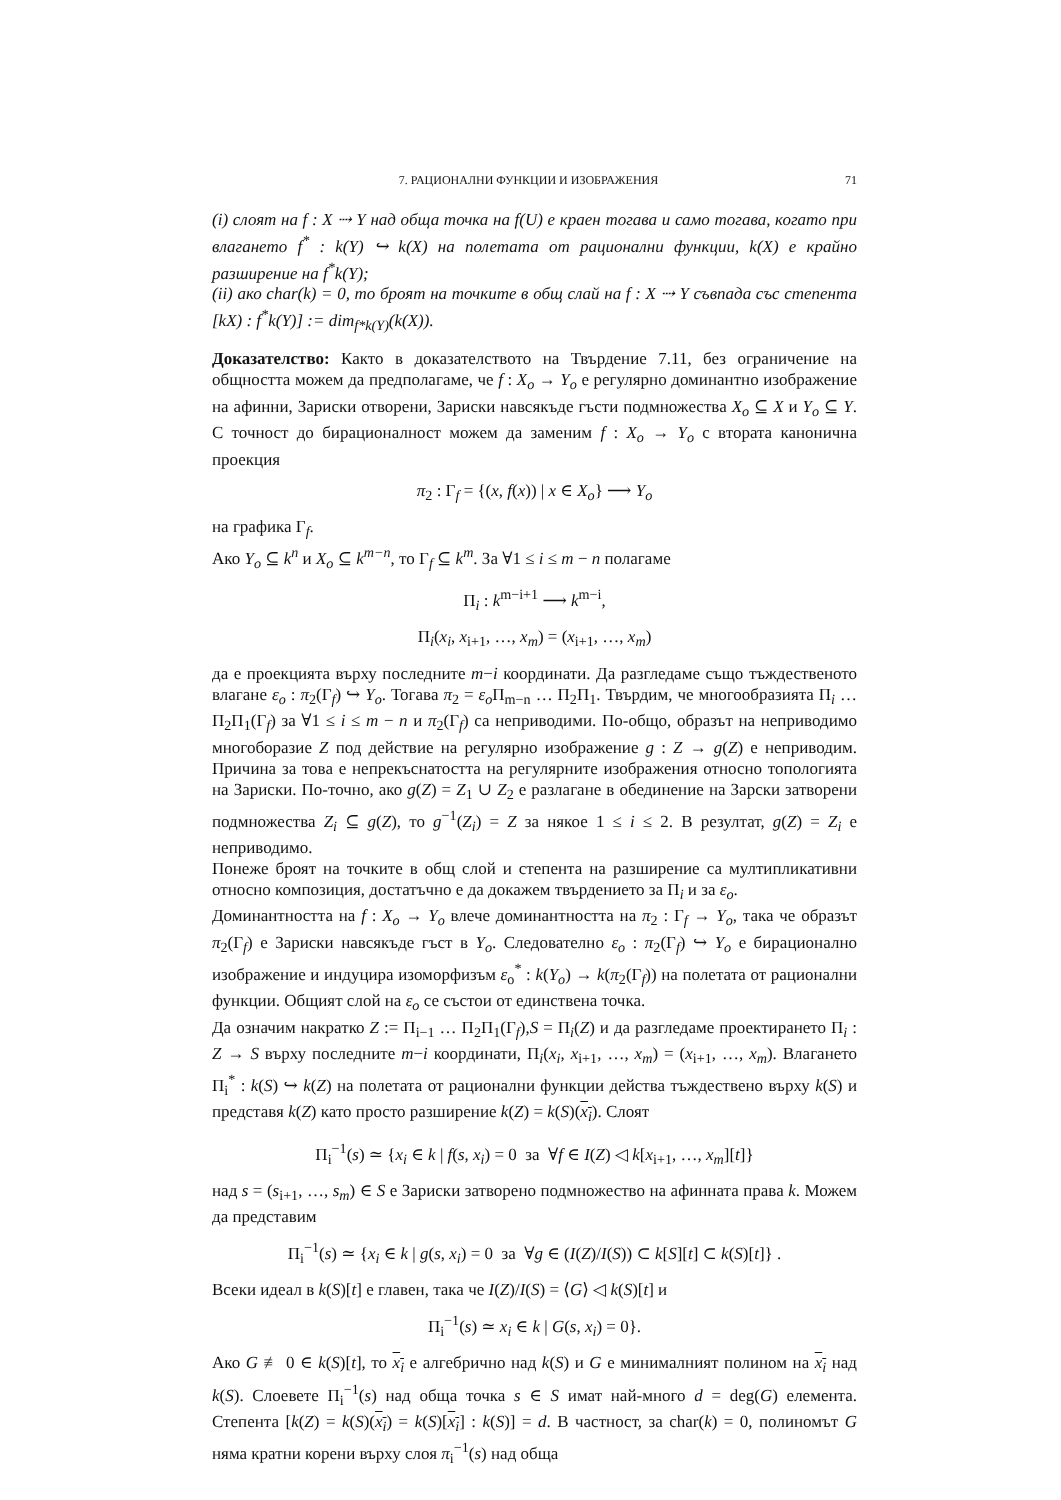7. РАЦИОНАЛНИ ФУНКЦИИ И ИЗОБРАЖЕНИЯ 71
(i) слоят на f : X ⇢ Y над обща точка на f(U) е краен тогава и само тогава, когато при влагането f<sup>*</sup> : k(Y) ↪ k(X) на полетата от рационални функции, k(X) е крайно разширение на f<sup>*</sup>k(Y);
(ii) ако char(k) = 0, то броят на точките в общ слай на f : X ⇢ Y съвпада със степента [kX) : f<sup>*</sup>k(Y)] := dim<sub>f*k(Y)</sub>(k(X)).
Доказателство: Както в доказателството на Твърдение 7.11, без ограничение на общността можем да предполагаме, че f : X<sub>o</sub> → Y<sub>o</sub> е регулярно доминантно изображение на афинни, Зариски отворени, Зариски навсякъде гъсти подмножества X<sub>o</sub> ⊆ X и Y<sub>o</sub> ⊆ Y. С точност до бирационалност можем да заменим f : X<sub>o</sub> → Y<sub>o</sub> с втората канонична проекция
π<sub>2</sub> : Γ<sub>f</sub> = {(x, f(x)) | x ∈ X<sub>o</sub>} ⟶ Y<sub>o</sub>
на графика Γ<sub>f</sub>.
Ако Y<sub>o</sub> ⊆ k<sup>n</sup> и X<sub>o</sub> ⊆ k<sup>m−n</sup>, то Γ<sub>f</sub> ⊆ k<sup>m</sup>. За ∀1 ≤ i ≤ m − n полагаме
Π<sub>i</sub> : k<sup>m−i+1</sup> ⟶ k<sup>m−i</sup>,
Π<sub>i</sub>(x<sub>i</sub>, x<sub>i+1</sub>, …, x<sub>m</sub>) = (x<sub>i+1</sub>, …, x<sub>m</sub>)
да е проекцията върху последните m−i координати. Да разгледаме също тъждественото влагане ε<sub>o</sub> : π<sub>2</sub>(Γ<sub>f</sub>) ↪ Y<sub>o</sub>. Тогава π<sub>2</sub> = ε<sub>o</sub> Π<sub>m−n</sub> … Π<sub>2</sub>Π<sub>1</sub>. Твърдим, че многообразията Π<sub>i</sub> … Π<sub>2</sub>Π<sub>1</sub>(Γ<sub>f</sub>) за ∀1 ≤ i ≤ m − n и π<sub>2</sub>(Γ<sub>f</sub>) са неприводими. По-общо, образът на неприводимо многоборазие Z под действие на регулярно изображение g : Z → g(Z) е неприводим. Причина за това е непрекъснатостта на регулярните изображения относно топологията на Зариски. По-точно, ако g(Z) = Z<sub>1</sub> ∪ Z<sub>2</sub> е разлагане в обединение на Зарски затворени подмножества Z<sub>i</sub> ⊆ g(Z), то g<sup>−1</sup>(Z<sub>i</sub>) = Z за някое 1 ≤ i ≤ 2. В резултат, g(Z) = Z<sub>i</sub> е неприводимо.
Понеже броят на точките в общ слой и степента на разширение са мултипликативни относно композиция, достатъчно е да докажем твърдението за Π<sub>i</sub> и за ε<sub>o</sub>.
Доминантността на f : X<sub>o</sub> → Y<sub>o</sub> влече доминантността на π<sub>2</sub> : Γ<sub>f</sub> → Y<sub>o</sub>, така че образът π<sub>2</sub>(Γ<sub>f</sub>) е Зариски навсякъде гъст в Y<sub>o</sub>. Следователно ε<sub>o</sub> : π<sub>2</sub>(Γ<sub>f</sub>) ↪ Y<sub>o</sub> е бирационално изображение и индуцира изоморфизъм ε<sub>o</sub><sup>*</sup> : k(Y<sub>o</sub>) → k(π<sub>2</sub>(Γ<sub>f</sub>)) на полетата от рационални функции. Общият слой на ε<sub>o</sub> се състои от единствена точка.
Да означим накратко Z := Π<sub>i−1</sub> … Π<sub>2</sub>Π<sub>1</sub>(Γ<sub>f</sub>),S = Π<sub>i</sub>(Z) и да разгледаме проектирането Π<sub>i</sub> : Z → S върху последните m−i координати, Π<sub>i</sub>(x<sub>i</sub>, x<sub>i+1</sub>, …, x<sub>m</sub>) = (x<sub>i+1</sub>, …, x<sub>m</sub>). Влагането Π<sub>i</sub><sup>*</sup> : k(S) ↪ k(Z) на полетата от рационални функции действа тъждествено върху k(S) и представя k(Z) като просто разширение k(Z) = k(S)(x<sub>i</sub>). Слоят
Π<sub>i</sub><sup>−1</sup>(s) ≃ {x<sub>i</sub> ∈ k | f(s, x<sub>i</sub>) = 0 за ∀f ∈ I(Z) ◁ k[x<sub>i+1</sub>, …, x<sub>m</sub>][t]}
над s = (s<sub>i+1</sub>, …, s<sub>m</sub>) ∈ S е Зариски затворено подмножество на афинната права k. Можем да представим
Π<sub>i</sub><sup>−1</sup>(s) ≃ {x<sub>i</sub> ∈ k | g(s, x<sub>i</sub>) = 0 за ∀g ∈ (I(Z)/I(S)) ⊂ k[S][t] ⊂ k(S)[t]} .
Всеки идеал в k(S)[t] е главен, така че I(Z)/I(S) = ⟨G⟩ ◁ k(S)[t] и
Π<sub>i</sub><sup>−1</sup>(s) ≃ x<sub>i</sub> ∈ k | G(s, x<sub>i</sub>) = 0}.
Ако G ≢ 0 ∈ k(S)[t], то x<sub>i</sub> е алгебрично над k(S) и G е минималният полином на x<sub>i</sub> над k(S). Слоевете Π<sub>i</sub><sup>−1</sup>(s) над обща точка s ∈ S имат най-много d = deg(G) елемента. Степента [k(Z) = k(S)(x<sub>i</sub>) = k(S)[x<sub>i</sub>] : k(S)] = d. В частност, за char(k) = 0, полиномът G няма кратни корени върху слоя π<sub>i</sub><sup>−1</sup>(s) над обща